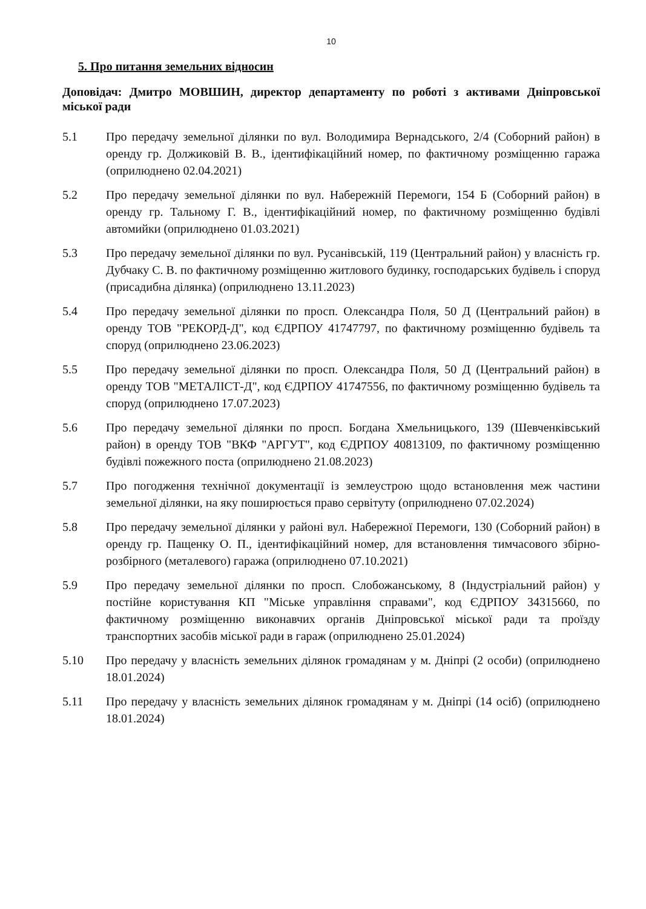10
5. Про питання земельних відносин
Доповідач: Дмитро МОВШИН, директор департаменту по роботі з активами Дніпровської міської ради
5.1 Про передачу земельної ділянки по вул. Володимира Вернадського, 2/4 (Соборний район) в оренду гр. Должиковій В. В., ідентифікаційний номер, по фактичному розміщенню гаража (оприлюднено 02.04.2021)
5.2 Про передачу земельної ділянки по вул. Набережній Перемоги, 154 Б (Соборний район) в оренду гр. Тальному Г. В., ідентифікаційний номер, по фактичному розміщенню будівлі автомийки (оприлюднено 01.03.2021)
5.3 Про передачу земельної ділянки по вул. Русанівській, 119 (Центральний район) у власність гр. Дубчаку С. В. по фактичному розміщенню житлового будинку, господарських будівель і споруд (присадибна ділянка) (оприлюднено 13.11.2023)
5.4 Про передачу земельної ділянки по просп. Олександра Поля, 50 Д (Центральний район) в оренду ТОВ "РЕКОРД-Д", код ЄДРПОУ 41747797, по фактичному розміщенню будівель та споруд (оприлюднено 23.06.2023)
5.5 Про передачу земельної ділянки по просп. Олександра Поля, 50 Д (Центральний район) в оренду ТОВ "МЕТАЛІСТ-Д", код ЄДРПОУ 41747556, по фактичному розміщенню будівель та споруд (оприлюднено 17.07.2023)
5.6 Про передачу земельної ділянки по просп. Богдана Хмельницького, 139 (Шевченківський район) в оренду ТОВ "ВКФ "АРГУТ", код ЄДРПОУ 40813109, по фактичному розміщенню будівлі пожежного поста (оприлюднено 21.08.2023)
5.7 Про погодження технічної документації із землеустрою щодо встановлення меж частини земельної ділянки, на яку поширюється право сервітуту (оприлюднено 07.02.2024)
5.8 Про передачу земельної ділянки у районі вул. Набережної Перемоги, 130 (Соборний район) в оренду гр. Пащенку О. П., ідентифікаційний номер, для встановлення тимчасового збірно-розбірного (металевого) гаража (оприлюднено 07.10.2021)
5.9 Про передачу земельної ділянки по просп. Слобожанському, 8 (Індустріальний район) у постійне користування КП "Міське управління справами", код ЄДРПОУ 34315660, по фактичному розміщенню виконавчих органів Дніпровської міської ради та проїзду транспортних засобів міської ради в гараж (оприлюднено 25.01.2024)
5.10 Про передачу у власність земельних ділянок громадянам у м. Дніпрі (2 особи) (оприлюднено 18.01.2024)
5.11 Про передачу у власність земельних ділянок громадянам у м. Дніпрі (14 осіб) (оприлюднено 18.01.2024)